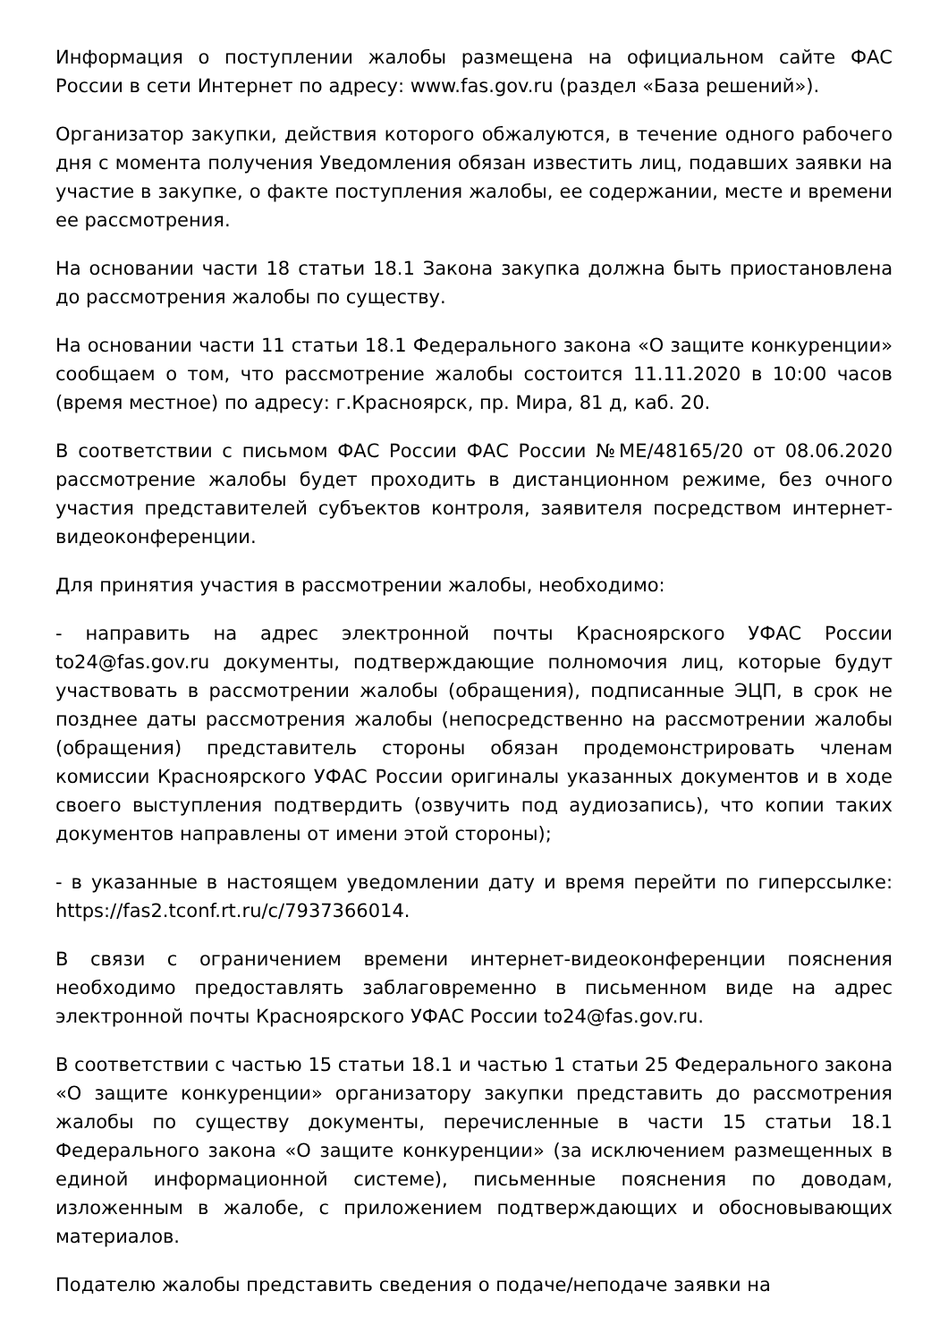Информация о поступлении жалобы размещена на официальном сайте ФАС России в сети Интернет по адресу: www.fas.gov.ru (раздел «База решений»).
Организатор закупки, действия которого обжалуются, в течение одного рабочего дня с момента получения Уведомления обязан известить лиц, подавших заявки на участие в закупке, о факте поступления жалобы, ее содержании, месте и времени ее рассмотрения.
На основании части 18 статьи 18.1 Закона закупка должна быть приостановлена до рассмотрения жалобы по существу.
На основании части 11 статьи 18.1 Федерального закона «О защите конкуренции» сообщаем о том, что рассмотрение жалобы состоится 11.11.2020 в 10:00 часов (время местное) по адресу: г.Красноярск, пр. Мира, 81 д, каб. 20.
В соответствии с письмом ФАС России ФАС России №МЕ/48165/20 от 08.06.2020 рассмотрение жалобы будет проходить в дистанционном режиме, без очного участия представителей субъектов контроля, заявителя посредством интернет-видеоконференции.
Для принятия участия в рассмотрении жалобы, необходимо:
- направить на адрес электронной почты Красноярского УФАС России to24@fas.gov.ru документы, подтверждающие полномочия лиц, которые будут участвовать в рассмотрении жалобы (обращения), подписанные ЭЦП, в срок не позднее даты рассмотрения жалобы (непосредственно на рассмотрении жалобы (обращения) представитель стороны обязан продемонстрировать членам комиссии Красноярского УФАС России оригиналы указанных документов и в ходе своего выступления подтвердить (озвучить под аудиозапись), что копии таких документов направлены от имени этой стороны);
- в указанные в настоящем уведомлении дату и время перейти по гиперссылке: https://fas2.tconf.rt.ru/c/7937366014.
В связи с ограничением времени интернет-видеоконференции пояснения необходимо предоставлять заблаговременно в письменном виде на адрес электронной почты Красноярского УФАС России to24@fas.gov.ru.
В соответствии с частью 15 статьи 18.1 и частью 1 статьи 25 Федерального закона «О защите конкуренции» организатору закупки представить до рассмотрения жалобы по существу документы, перечисленные в части 15 статьи 18.1 Федерального закона «О защите конкуренции» (за исключением размещенных в единой информационной системе), письменные пояснения по доводам, изложенным в жалобе, с приложением подтверждающих и обосновывающих материалов.
Подателю жалобы представить сведения о подаче/неподаче заявки на